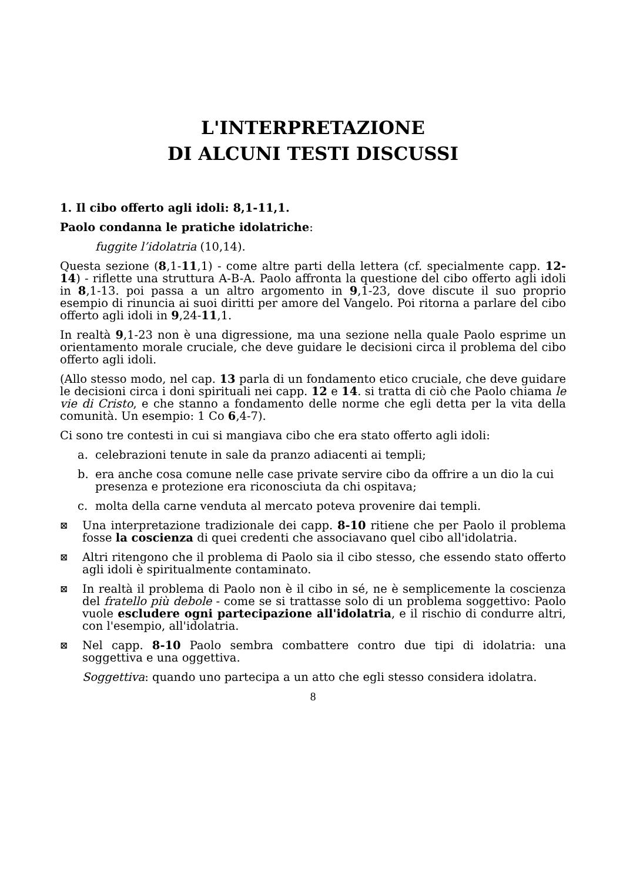L'INTERPRETAZIONE
DI ALCUNI TESTI DISCUSSI
1. Il cibo offerto agli idoli: 8,1-11,1.
Paolo condanna le pratiche idolatriche:
fuggite l’idolatria (10,14).
Questa sezione (8,1-11,1) - come altre parti della lettera (cf. specialmente capp. 12-14) - riflette una struttura A-B-A. Paolo affronta la questione del cibo offerto agli idoli in 8,1-13. poi passa a un altro argomento in 9,1-23, dove discute il suo proprio esempio di rinuncia ai suoi diritti per amore del Vangelo. Poi ritorna a parlare del cibo offerto agli idoli in 9,24-11,1.
In realtà 9,1-23 non è una digressione, ma una sezione nella quale Paolo esprime un orientamento morale cruciale, che deve guidare le decisioni circa il problema del cibo offerto agli idoli.
(Allo stesso modo, nel cap. 13 parla di un fondamento etico cruciale, che deve guidare le decisioni circa i doni spirituali nei capp. 12 e 14. si tratta di ciò che Paolo chiama le vie di Cristo, e che stanno a fondamento delle norme che egli detta per la vita della comunità. Un esempio: 1 Co 6,4-7).
Ci sono tre contesti in cui si mangiava cibo che era stato offerto agli idoli:
a. celebrazioni tenute in sale da pranzo adiacenti ai templi;
b. era anche cosa comune nelle case private servire cibo da offrire a un dio la cui presenza e protezione era riconosciuta da chi ospitava;
c. molta della carne venduta al mercato poteva provenire dai templi.
⊠
Una interpretazione tradizionale dei capp. 8-10 ritiene che per Paolo il problema fosse la coscienza di quei credenti che associavano quel cibo all'idolatria.
⊠
Altri ritengono che il problema di Paolo sia il cibo stesso, che essendo stato offerto agli idoli è spiritualmente contaminato.
⊠
In realtà il problema di Paolo non è il cibo in sé, ne è semplicemente la coscienza del fratello più debole - come se si trattasse solo di un problema soggettivo: Paolo vuole escludere ogni partecipazione all'idolatria, e il rischio di condurre altri, con l'esempio, all'idolatria.
⊠
Nel capp. 8-10 Paolo sembra combattere contro due tipi di idolatria: una soggettiva e una oggettiva.
Soggettiva: quando uno partecipa a un atto che egli stesso considera idolatra.
8